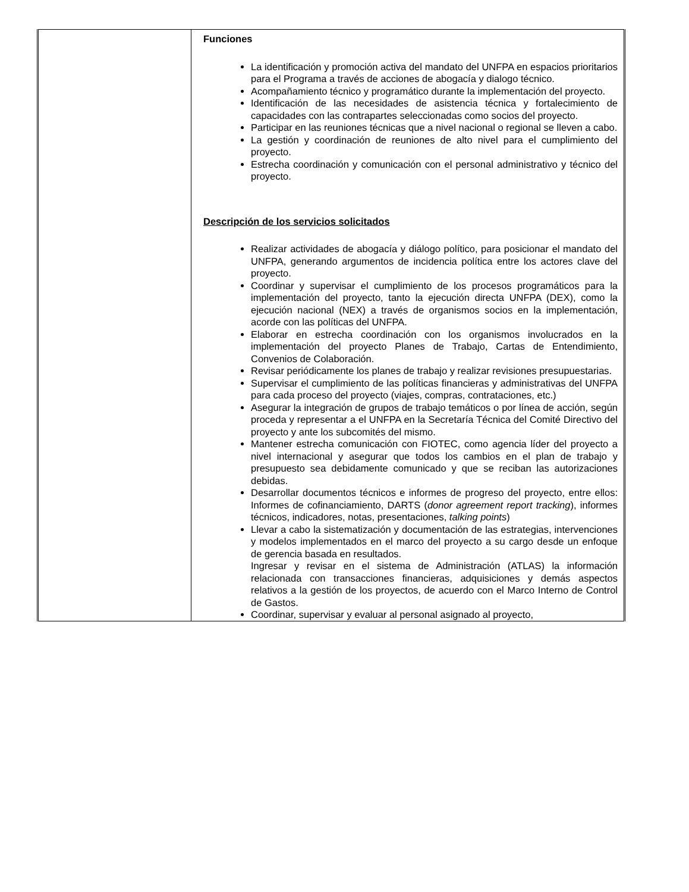| | Funciones La identificación y promoción activa del mandato del UNFPA en espacios prioritarios para el Programa a través de acciones de abogacía y dialogo técnico. Acompañamiento técnico y programático durante la implementación del proyecto. Identificación de las necesidades de asistencia técnica y fortalecimiento de capacidades con las contrapartes seleccionadas como socios del proyecto. Participar en las reuniones técnicas que a nivel nacional o regional se lleven a cabo. La gestión y coordinación de reuniones de alto nivel para el cumplimiento del proyecto. Estrecha coordinación y comunicación con el personal administrativo y técnico del proyecto. Descripción de los servicios solicitados Realizar actividades de abogacía y diálogo político, para posicionar el mandato del UNFPA, generando argumentos de incidencia política entre los actores clave del proyecto. Coordinar y supervisar el cumplimiento de los procesos programáticos para la implementación del proyecto, tanto la ejecución directa UNFPA (DEX), como la ejecución nacional (NEX) a través de organismos socios en la implementación, acorde con las políticas del UNFPA. Elaborar en estrecha coordinación con los organismos involucrados en la implementación del proyecto Planes de Trabajo, Cartas de Entendimiento, Convenios de Colaboración. Revisar periódicamente los planes de trabajo y realizar revisiones presupuestarias. Supervisar el cumplimiento de las políticas financieras y administrativas del UNFPA para cada proceso del proyecto (viajes, compras, contrataciones, etc.) Asegurar la integración de grupos de trabajo temáticos o por línea de acción, según proceda y representar a el UNFPA en la Secretaría Técnica del Comité Directivo del proyecto y ante los subcomités del mismo. Mantener estrecha comunicación con FIOTEC, como agencia líder del proyecto a nivel internacional y asegurar que todos los cambios en el plan de trabajo y presupuesto sea debidamente comunicado y que se reciban las autorizaciones debidas. Desarrollar documentos técnicos e informes de progreso del proyecto, entre ellos: Informes de cofinanciamiento, DARTS ( donor agreement report tracking ), informes técnicos, indicadores, notas, presentaciones, talking points ) Llevar a cabo la sistematización y documentación de las estrategias, intervenciones y modelos implementados en el marco del proyecto a su cargo desde un enfoque de gerencia basada en resultados. Ingresar y revisar en el sistema de Administración (ATLAS) la información relacionada con transacciones financieras, adquisiciones y demás aspectos relativos a la gestión de los proyectos, de acuerdo con el Marco Interno de Control de Gastos. Coordinar, supervisar y evaluar al personal asignado al proyecto, |